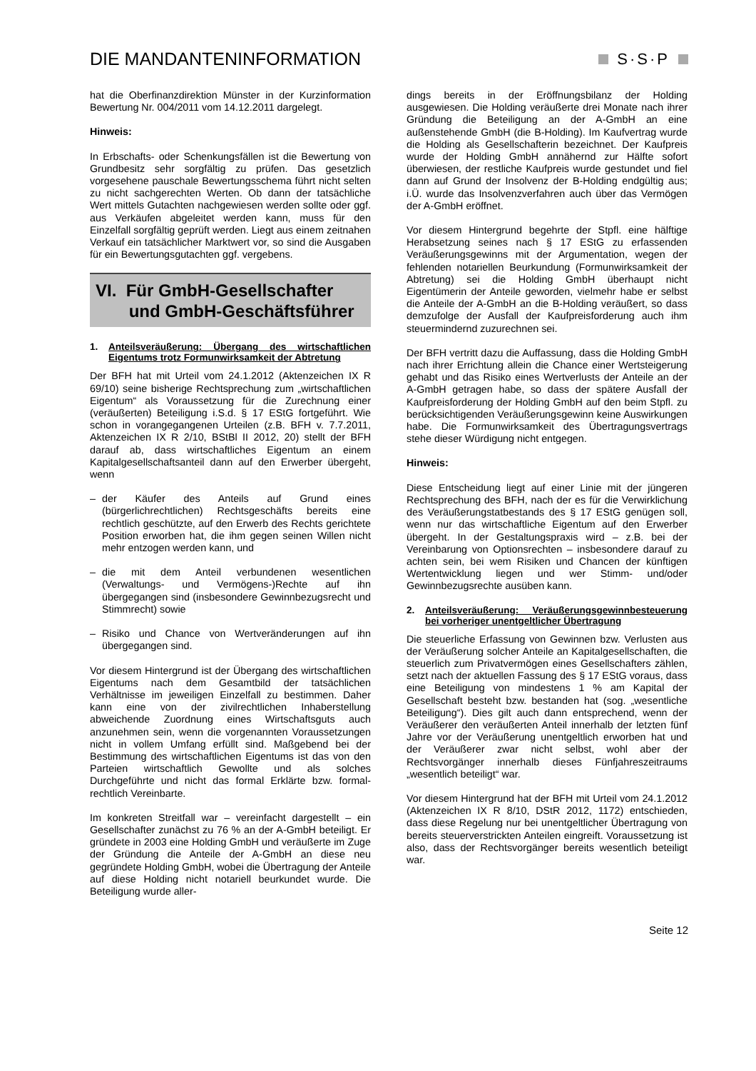DIE MANDANTENINFORMATION S·S·P
hat die Oberfinanzdirektion Münster in der Kurzinformation Bewertung Nr. 004/2011 vom 14.12.2011 dargelegt.
Hinweis:
In Erbschafts- oder Schenkungsfällen ist die Bewertung von Grundbesitz sehr sorgfältig zu prüfen. Das gesetzlich vorgesehene pauschale Bewertungsschema führt nicht selten zu nicht sachgerechten Werten. Ob dann der tatsächliche Wert mittels Gutachten nachgewiesen werden sollte oder ggf. aus Verkäufen abgeleitet werden kann, muss für den Einzelfall sorgfältig geprüft werden. Liegt aus einem zeitnahen Verkauf ein tatsächlicher Marktwert vor, so sind die Ausgaben für ein Bewertungsgutachten ggf. vergebens.
VI. Für GmbH-Gesellschafter
und GmbH-Geschäftsführer
1. Anteilsveräußerung: Übergang des wirtschaftlichen Eigentums trotz Formunwirksamkeit der Abtretung
Der BFH hat mit Urteil vom 24.1.2012 (Aktenzeichen IX R 69/10) seine bisherige Rechtsprechung zum „wirtschaftlichen Eigentum“ als Voraussetzung für die Zurechnung einer (veräußerten) Beteiligung i.S.d. § 17 EStG fortgeführt. Wie schon in vorangegangenen Urteilen (z.B. BFH v. 7.7.2011, Aktenzeichen IX R 2/10, BStBl II 2012, 20) stellt der BFH darauf ab, dass wirtschaftliches Eigentum an einem Kapitalgesellschaftsanteil dann auf den Erwerber übergeht, wenn
– der Käufer des Anteils auf Grund eines (bürgerlichrechtlichen) Rechtsgeschäfts bereits eine rechtlich geschützte, auf den Erwerb des Rechts gerichtete Position erworben hat, die ihm gegen seinen Willen nicht mehr entzogen werden kann, und
– die mit dem Anteil verbundenen wesentlichen (Verwaltungs- und Vermögens-)Rechte auf ihn übergegangen sind (insbesondere Gewinnbezugsrecht und Stimmrecht) sowie
– Risiko und Chance von Wertveränderungen auf ihn übergegangen sind.
Vor diesem Hintergrund ist der Übergang des wirtschaftlichen Eigentums nach dem Gesamtbild der tatsächlichen Verhältnisse im jeweiligen Einzelfall zu bestimmen. Daher kann eine von der zivilrechtlichen Inhaberstellung abweichende Zuordnung eines Wirtschaftsguts auch anzunehmen sein, wenn die vorgenannten Voraussetzungen nicht in vollem Umfang erfüllt sind. Maßgebend bei der Bestimmung des wirtschaftlichen Eigentums ist das von den Parteien wirtschaftlich Gewollte und als solches Durchgeführte und nicht das formal Erklärte bzw. formal-rechtlich Vereinbarte.
Im konkreten Streitfall war – vereinfacht dargestellt – ein Gesellschafter zunächst zu 76 % an der A-GmbH beteiligt. Er gründete in 2003 eine Holding GmbH und veräußerte im Zuge der Gründung die Anteile der A-GmbH an diese neu gegründete Holding GmbH, wobei die Übertragung der Anteile auf diese Holding nicht notariell beurkundet wurde. Die Beteiligung wurde aller-
dings bereits in der Eröffnungsbilanz der Holding ausgewiesen. Die Holding veräußerte drei Monate nach ihrer Gründung die Beteiligung an der A-GmbH an eine außenstehende GmbH (die B-Holding). Im Kaufvertrag wurde die Holding als Gesellschafterin bezeichnet. Der Kaufpreis wurde der Holding GmbH annähernd zur Hälfte sofort überwiesen, der restliche Kaufpreis wurde gestundet und fiel dann auf Grund der Insolvenz der B-Holding endgültig aus; i.Ü. wurde das Insolvenzverfahren auch über das Vermögen der A-GmbH eröffnet.
Vor diesem Hintergrund begehrte der Stpfl. eine hälftige Herabsetzung seines nach § 17 EStG zu erfassenden Veräußerungsgewinns mit der Argumentation, wegen der fehlenden notariellen Beurkundung (Formunwirksamkeit der Abtretung) sei die Holding GmbH überhaupt nicht Eigentümerin der Anteile geworden, vielmehr habe er selbst die Anteile der A-GmbH an die B-Holding veräußert, so dass demzufolge der Ausfall der Kaufpreisforderung auch ihm steuermindernd zuzurechnen sei.
Der BFH vertritt dazu die Auffassung, dass die Holding GmbH nach ihrer Errichtung allein die Chance einer Wertsteigerung gehabt und das Risiko eines Wertverlusts der Anteile an der A-GmbH getragen habe, so dass der spätere Ausfall der Kaufpreisforderung der Holding GmbH auf den beim Stpfl. zu berücksichtigenden Veräußerungsgewinn keine Auswirkungen habe. Die Formunwirksamkeit des Übertragungsvertrags stehe dieser Würdigung nicht entgegen.
Hinweis:
Diese Entscheidung liegt auf einer Linie mit der jüngeren Rechtsprechung des BFH, nach der es für die Verwirklichung des Veräußerungstatbestands des § 17 EStG genügen soll, wenn nur das wirtschaftliche Eigentum auf den Erwerber übergeht. In der Gestaltungspraxis wird – z.B. bei der Vereinbarung von Optionsrechten – insbesondere darauf zu achten sein, bei wem Risiken und Chancen der künftigen Wertentwicklung liegen und wer Stimm- und/oder Gewinnbezugsrechte ausüben kann.
2. Anteilsveräußerung: Veräußerungsgewinnbesteuerung bei vorheriger unentgeltlicher Übertragung
Die steuerliche Erfassung von Gewinnen bzw. Verlusten aus der Veräußerung solcher Anteile an Kapitalgesellschaften, die steuerlich zum Privatvermögen eines Gesellschafters zählen, setzt nach der aktuellen Fassung des § 17 EStG voraus, dass eine Beteiligung von mindestens 1 % am Kapital der Gesellschaft besteht bzw. bestanden hat (sog. „wesentliche Beteiligung“). Dies gilt auch dann entsprechend, wenn der Veräußerer den veräußerten Anteil innerhalb der letzten fünf Jahre vor der Veräußerung unentgeltlich erworben hat und der Veräußerer zwar nicht selbst, wohl aber der Rechtsvorgänger innerhalb dieses Fünfjahreszeitraums „wesentlich beteiligt“ war.
Vor diesem Hintergrund hat der BFH mit Urteil vom 24.1.2012 (Aktenzeichen IX R 8/10, DStR 2012, 1172) entschieden, dass diese Regelung nur bei unentgeltlicher Übertragung von bereits steuerverstrickten Anteilen eingreift. Voraussetzung ist also, dass der Rechtsvorgänger bereits wesentlich beteiligt war.
Seite 12